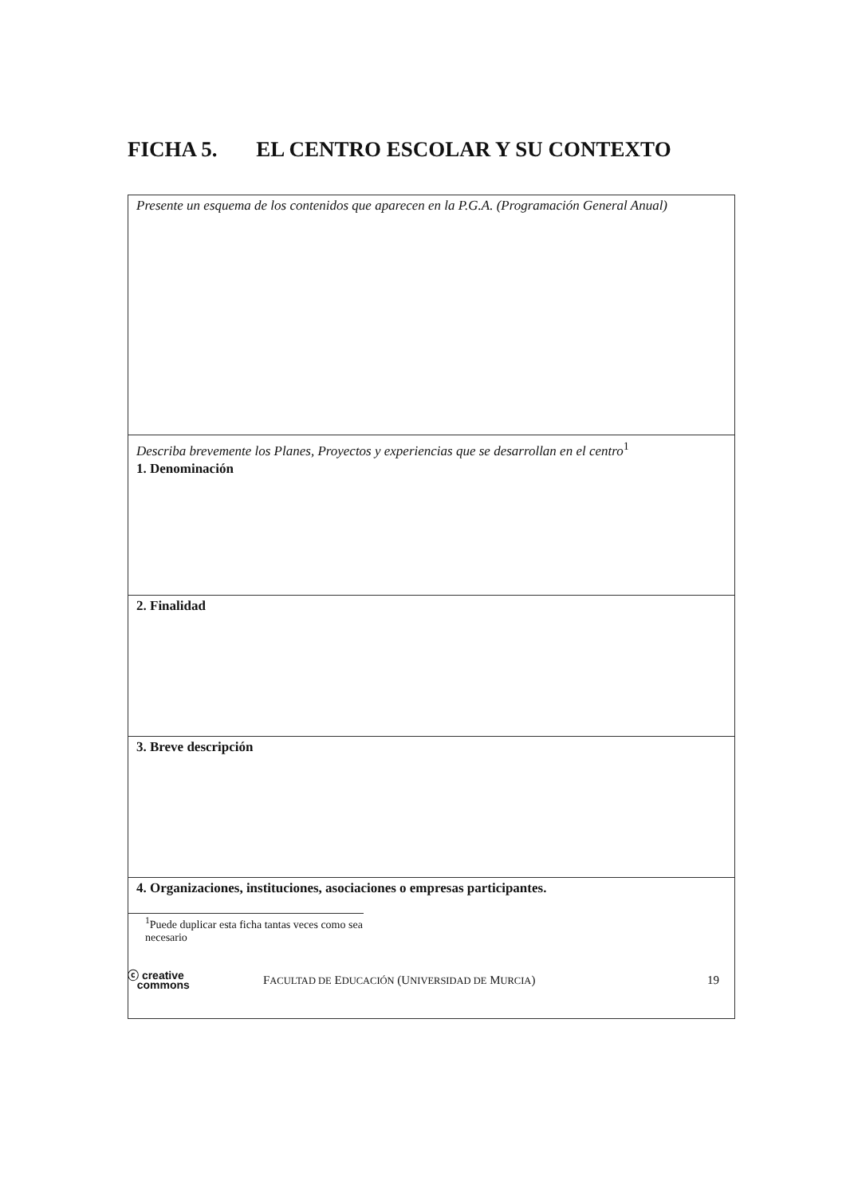FICHA 5. EL CENTRO ESCOLAR Y SU CONTEXTO
| Presente un esquema de los contenidos que aparecen en la P.G.A. (Programación General Anual) |
| Describa brevemente los Planes, Proyectos y experiencias que se desarrollan en el centro<sup>1</sup> 1. Denominación |
| 2. Finalidad |
| 3. Breve descripción |
| 4. Organizaciones, instituciones, asociaciones o empresas participantes. |
<sup>1</sup> Puede duplicar esta ficha tantas veces como sea necesario
ⓒ creative
commons
FACULTAD DE EDUCACIÓN (UNIVERSIDAD DE MURCIA)
19